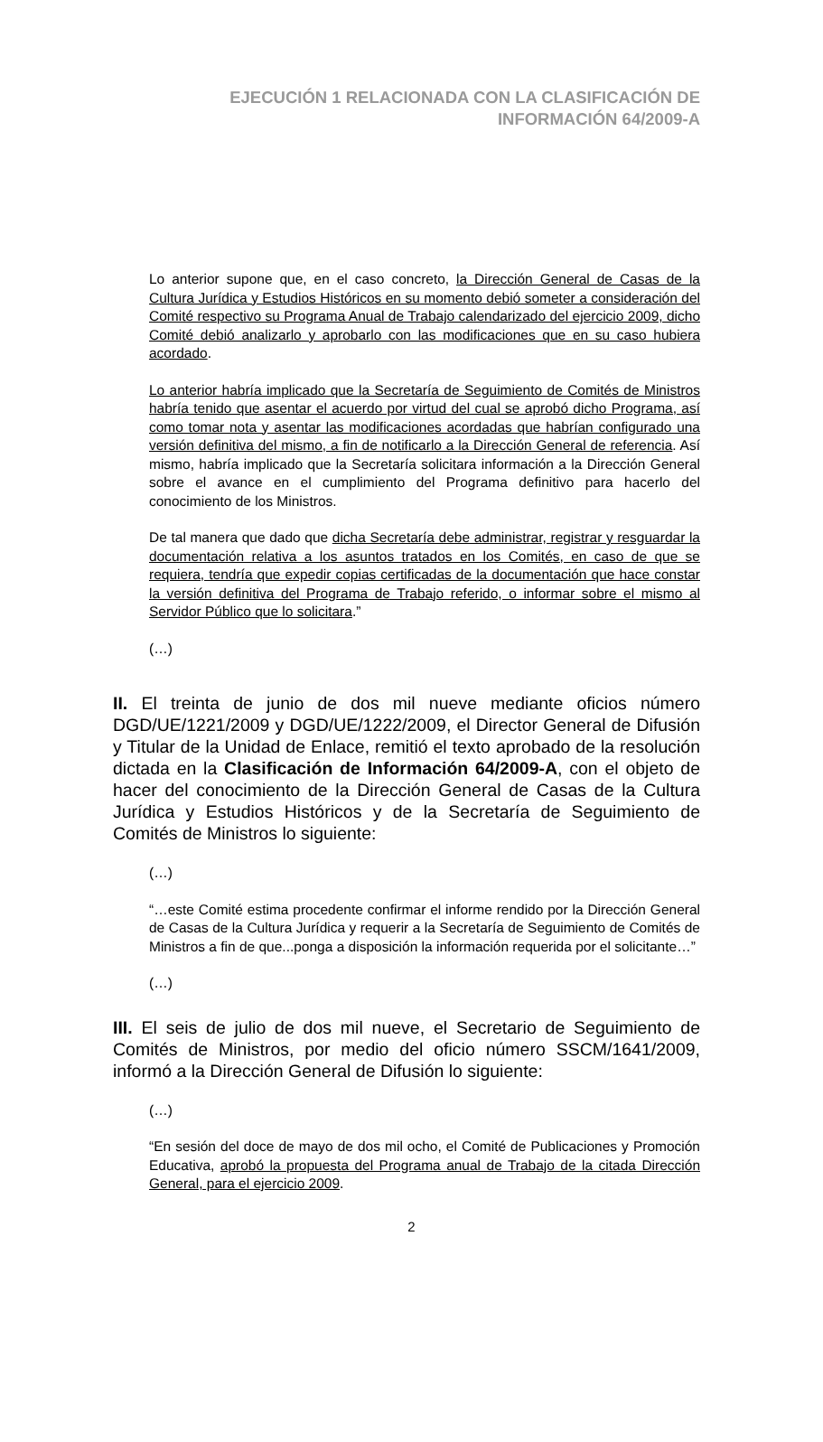EJECUCIÓN 1 RELACIONADA CON LA CLASIFICACIÓN DE
INFORMACIÓN 64/2009-A
Lo anterior supone que, en el caso concreto, la Dirección General de Casas de la Cultura Jurídica y Estudios Históricos en su momento debió someter a consideración del Comité respectivo su Programa Anual de Trabajo calendarizado del ejercicio 2009, dicho Comité debió analizarlo y aprobarlo con las modificaciones que en su caso hubiera acordado.
Lo anterior habría implicado que la Secretaría de Seguimiento de Comités de Ministros habría tenido que asentar el acuerdo por virtud del cual se aprobó dicho Programa, así como tomar nota y asentar las modificaciones acordadas que habrían configurado una versión definitiva del mismo, a fin de notificarlo a la Dirección General de referencia. Así mismo, habría implicado que la Secretaría solicitara información a la Dirección General sobre el avance en el cumplimiento del Programa definitivo para hacerlo del conocimiento de los Ministros.
De tal manera que dado que dicha Secretaría debe administrar, registrar y resguardar la documentación relativa a los asuntos tratados en los Comités, en caso de que se requiera, tendría que expedir copias certificadas de la documentación que hace constar la versión definitiva del Programa de Trabajo referido, o informar sobre el mismo al Servidor Público que lo solicitara.”
(…)
II. El treinta de junio de dos mil nueve mediante oficios número DGD/UE/1221/2009 y DGD/UE/1222/2009, el Director General de Difusión y Titular de la Unidad de Enlace, remitió el texto aprobado de la resolución dictada en la Clasificación de Información 64/2009-A, con el objeto de hacer del conocimiento de la Dirección General de Casas de la Cultura Jurídica y Estudios Históricos y de la Secretaría de Seguimiento de Comités de Ministros lo siguiente:
(…)
“…este Comité estima procedente confirmar el informe rendido por la Dirección General de Casas de la Cultura Jurídica y requerir a la Secretaría de Seguimiento de Comités de Ministros a fin de que...ponga a disposición la información requerida por el solicitante…”
(…)
III. El seis de julio de dos mil nueve, el Secretario de Seguimiento de Comités de Ministros, por medio del oficio número SSCM/1641/2009, informó a la Dirección General de Difusión lo siguiente:
(…)
“En sesión del doce de mayo de dos mil ocho, el Comité de Publicaciones y Promoción Educativa, aprobó la propuesta del Programa anual de Trabajo de la citada Dirección General, para el ejercicio 2009.
2